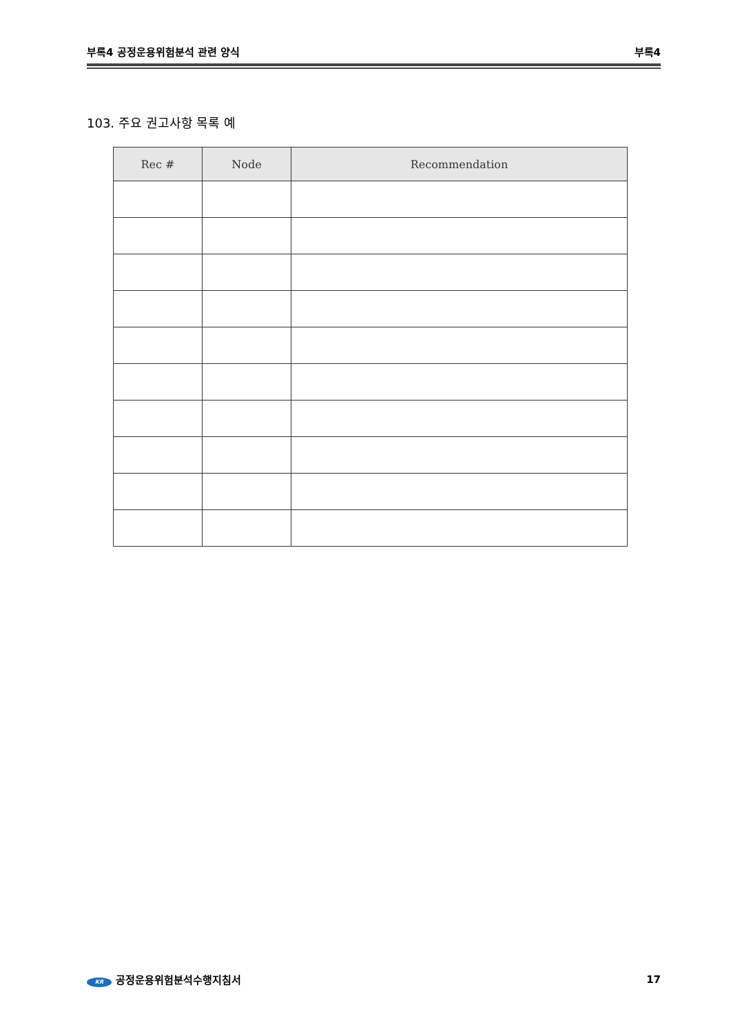부록4 공정운용위험분석 관련 양식 부록4
103. 주요 권고사항 목록 예
| Rec # | Node | Recommendation |
| --- | --- | --- |
KR 공정운용위험분석수행지침서 17